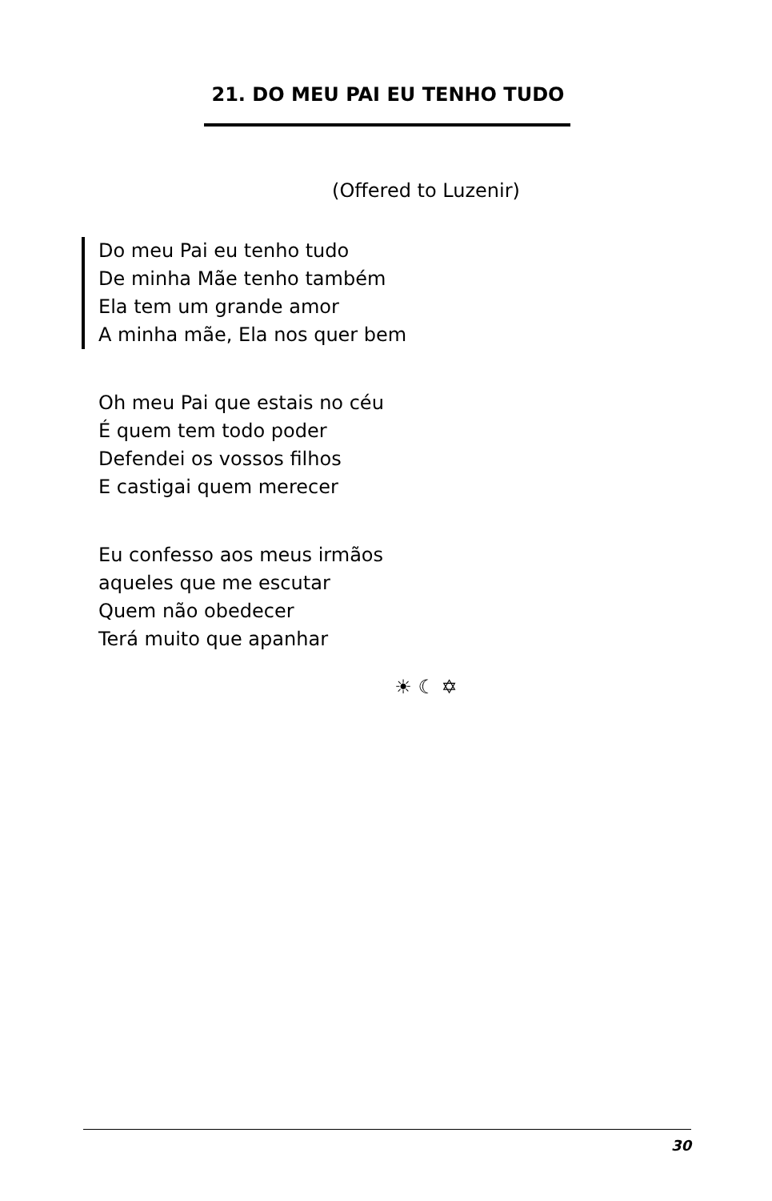21. DO MEU PAI EU TENHO TUDO
(Offered to Luzenir)
Do meu Pai eu tenho tudo
De minha Mãe tenho também
Ela tem um grande amor
A minha mãe, Ela nos quer bem
Oh meu Pai que estais no céu
É quem tem todo poder
Defendei os vossos filhos
E castigai quem merecer
Eu confesso aos meus irmãos
aqueles que me escutar
Quem não obedecer
Terá muito que apanhar
☀ ☾ ✡
30